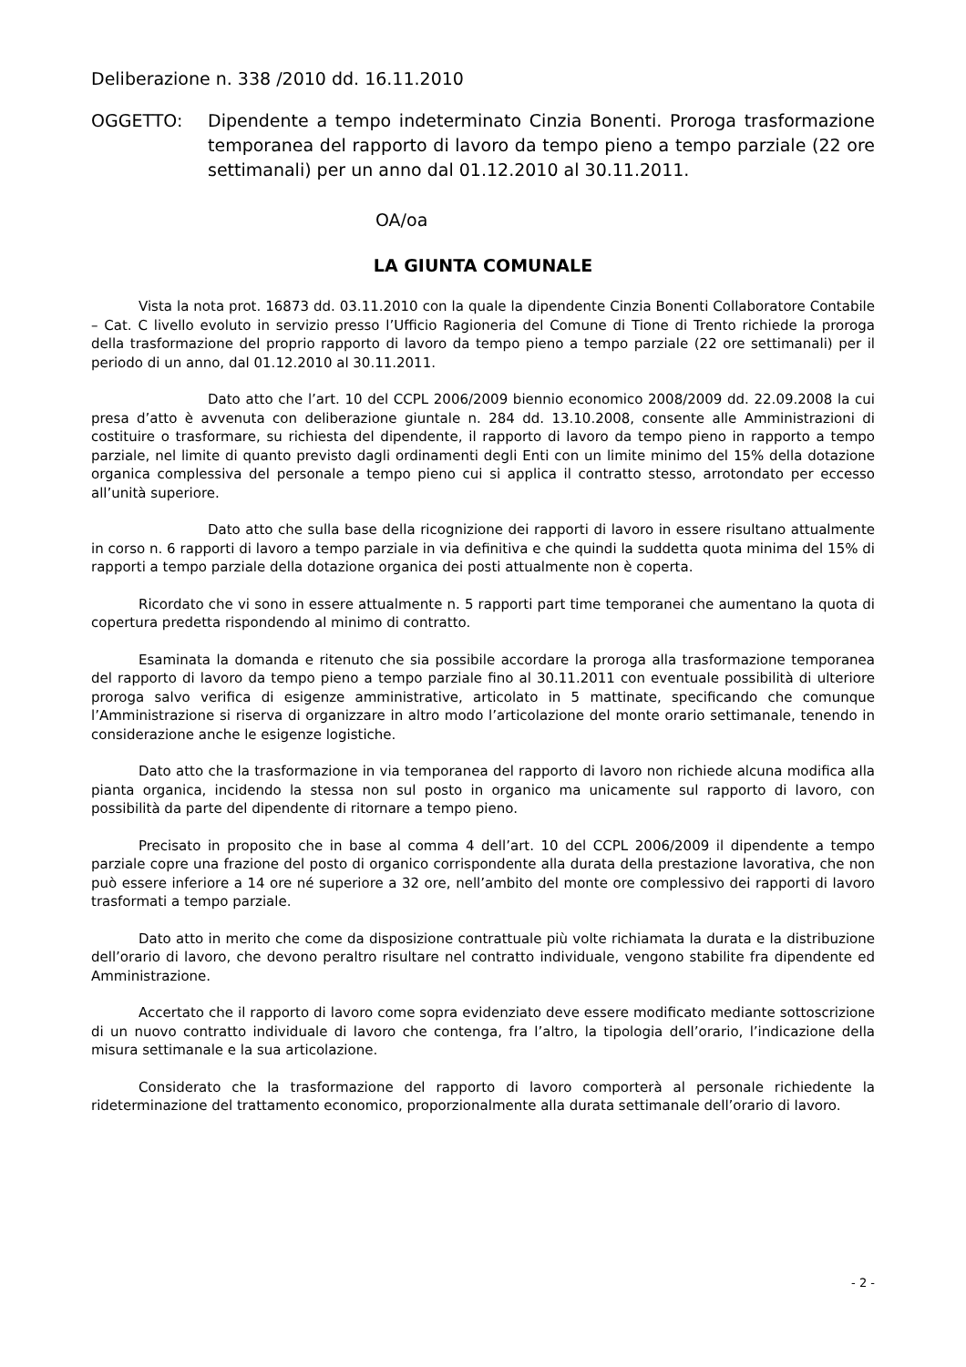Deliberazione n. 338 /2010 dd. 16.11.2010
OGGETTO: Dipendente a tempo indeterminato Cinzia Bonenti. Proroga trasformazione temporanea del rapporto di lavoro da tempo pieno a tempo parziale (22 ore settimanali) per un anno dal 01.12.2010 al 30.11.2011.
OA/oa
LA GIUNTA COMUNALE
Vista la nota prot. 16873 dd. 03.11.2010 con la quale la dipendente Cinzia Bonenti Collaboratore Contabile – Cat. C livello evoluto in servizio presso l’Ufficio Ragioneria del Comune di Tione di Trento richiede la proroga della trasformazione del proprio rapporto di lavoro da tempo pieno a tempo parziale (22 ore settimanali) per il periodo di un anno, dal 01.12.2010 al 30.11.2011.
Dato atto che l’art. 10 del CCPL 2006/2009 biennio economico 2008/2009 dd. 22.09.2008 la cui presa d’atto è avvenuta con deliberazione giuntale n. 284 dd. 13.10.2008, consente alle Amministrazioni di costituire o trasformare, su richiesta del dipendente, il rapporto di lavoro da tempo pieno in rapporto a tempo parziale, nel limite di quanto previsto dagli ordinamenti degli Enti con un limite minimo del 15% della dotazione organica complessiva del personale a tempo pieno cui si applica il contratto stesso, arrotondato per eccesso all’unità superiore.
Dato atto che sulla base della ricognizione dei rapporti di lavoro in essere risultano attualmente in corso n. 6 rapporti di lavoro a tempo parziale in via definitiva e che quindi la suddetta quota minima del 15% di rapporti a tempo parziale della dotazione organica dei posti attualmente non è coperta.
Ricordato che vi sono in essere attualmente n. 5 rapporti part time temporanei che aumentano la quota di copertura predetta rispondendo al minimo di contratto.
Esaminata la domanda e ritenuto che sia possibile accordare la proroga alla trasformazione temporanea del rapporto di lavoro da tempo pieno a tempo parziale fino al 30.11.2011 con eventuale possibilità di ulteriore proroga salvo verifica di esigenze amministrative, articolato in 5 mattinate, specificando che comunque l’Amministrazione si riserva di organizzare in altro modo l’articolazione del monte orario settimanale, tenendo in considerazione anche le esigenze logistiche.
Dato atto che la trasformazione in via temporanea del rapporto di lavoro non richiede alcuna modifica alla pianta organica, incidendo la stessa non sul posto in organico ma unicamente sul rapporto di lavoro, con possibilità da parte del dipendente di ritornare a tempo pieno.
Precisato in proposito che in base al comma 4 dell’art. 10 del CCPL 2006/2009 il dipendente a tempo parziale copre una frazione del posto di organico corrispondente alla durata della prestazione lavorativa, che non può essere inferiore a 14 ore né superiore a 32 ore, nell’ambito del monte ore complessivo dei rapporti di lavoro trasformati a tempo parziale.
Dato atto in merito che come da disposizione contrattuale più volte richiamata la durata e la distribuzione dell’orario di lavoro, che devono peraltro risultare nel contratto individuale, vengono stabilite fra dipendente ed Amministrazione.
Accertato che il rapporto di lavoro come sopra evidenziato deve essere modificato mediante sottoscrizione di un nuovo contratto individuale di lavoro che contenga, fra l’altro, la tipologia dell’orario, l’indicazione della misura settimanale e la sua articolazione.
Considerato che la trasformazione del rapporto di lavoro comporterà al personale richiedente la rideterminazione del trattamento economico, proporzionalmente alla durata settimanale dell’orario di lavoro.
- 2 -